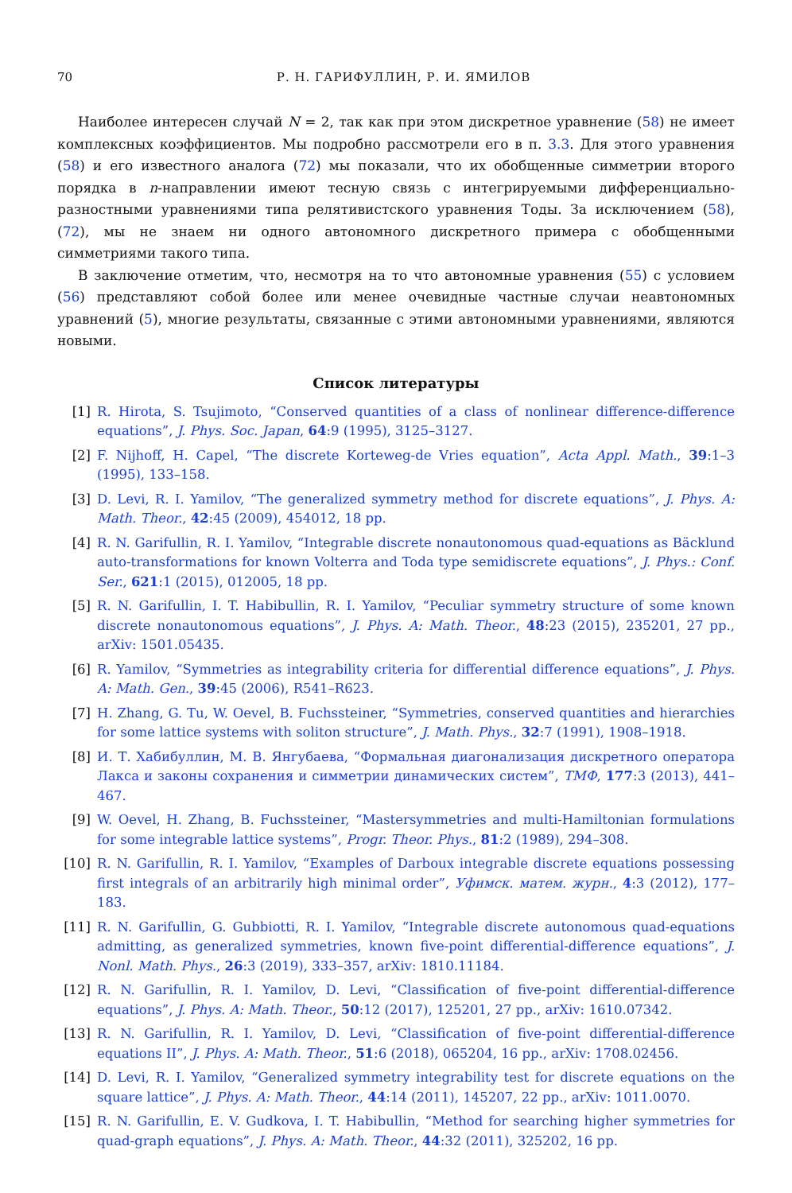70 Р. Н. ГАРИФУЛЛИН, Р. И. ЯМИЛОВ
Наиболее интересен случай N = 2, так как при этом дискретное уравнение (58) не имеет комплексных коэффициентов. Мы подробно рассмотрели его в п. 3.3. Для этого уравнения (58) и его известного аналога (72) мы показали, что их обобщенные симметрии второго порядка в n-направлении имеют тесную связь с интегрируемыми дифференциально-разностными уравнениями типа релятивистского уравнения Тоды. За исключением (58), (72), мы не знаем ни одного автономного дискретного примера с обобщенными симметриями такого типа.
В заключение отметим, что, несмотря на то что автономные уравнения (55) с условием (56) представляют собой более или менее очевидные частные случаи неавтономных уравнений (5), многие результаты, связанные с этими автономными уравнениями, являются новыми.
Список литературы
[1] R. Hirota, S. Tsujimoto, “Conserved quantities of a class of nonlinear difference-difference equations”, J. Phys. Soc. Japan, 64:9 (1995), 3125–3127.
[2] F. Nijhoff, H. Capel, “The discrete Korteweg-de Vries equation”, Acta Appl. Math., 39:1–3 (1995), 133–158.
[3] D. Levi, R. I. Yamilov, “The generalized symmetry method for discrete equations”, J. Phys. A: Math. Theor., 42:45 (2009), 454012, 18 pp.
[4] R. N. Garifullin, R. I. Yamilov, “Integrable discrete nonautonomous quad-equations as Bäcklund auto-transformations for known Volterra and Toda type semidiscrete equations”, J. Phys.: Conf. Ser., 621:1 (2015), 012005, 18 pp.
[5] R. N. Garifullin, I. T. Habibullin, R. I. Yamilov, “Peculiar symmetry structure of some known discrete nonautonomous equations”, J. Phys. A: Math. Theor., 48:23 (2015), 235201, 27 pp., arXiv: 1501.05435.
[6] R. Yamilov, “Symmetries as integrability criteria for differential difference equations”, J. Phys. A: Math. Gen., 39:45 (2006), R541–R623.
[7] H. Zhang, G. Tu, W. Oevel, B. Fuchssteiner, “Symmetries, conserved quantities and hierarchies for some lattice systems with soliton structure”, J. Math. Phys., 32:7 (1991), 1908–1918.
[8] И. Т. Хабибуллин, М. В. Янгубаева, “Формальная диагонализация дискретного оператора Лакса и законы сохранения и симметрии динамических систем”, ТМФ, 177:3 (2013), 441–467.
[9] W. Oevel, H. Zhang, B. Fuchssteiner, “Mastersymmetries and multi-Hamiltonian formulations for some integrable lattice systems”, Progr. Theor. Phys., 81:2 (1989), 294–308.
[10] R. N. Garifullin, R. I. Yamilov, “Examples of Darboux integrable discrete equations possessing first integrals of an arbitrarily high minimal order”, Уфимск. матем. журн., 4:3 (2012), 177–183.
[11] R. N. Garifullin, G. Gubbiotti, R. I. Yamilov, “Integrable discrete autonomous quad-equations admitting, as generalized symmetries, known five-point differential-difference equations”, J. Nonl. Math. Phys., 26:3 (2019), 333–357, arXiv: 1810.11184.
[12] R. N. Garifullin, R. I. Yamilov, D. Levi, “Classification of five-point differential-difference equations”, J. Phys. A: Math. Theor., 50:12 (2017), 125201, 27 pp., arXiv: 1610.07342.
[13] R. N. Garifullin, R. I. Yamilov, D. Levi, “Classification of five-point differential-difference equations II”, J. Phys. A: Math. Theor., 51:6 (2018), 065204, 16 pp., arXiv: 1708.02456.
[14] D. Levi, R. I. Yamilov, “Generalized symmetry integrability test for discrete equations on the square lattice”, J. Phys. A: Math. Theor., 44:14 (2011), 145207, 22 pp., arXiv: 1011.0070.
[15] R. N. Garifullin, E. V. Gudkova, I. T. Habibullin, “Method for searching higher symmetries for quad-graph equations”, J. Phys. A: Math. Theor., 44:32 (2011), 325202, 16 pp.